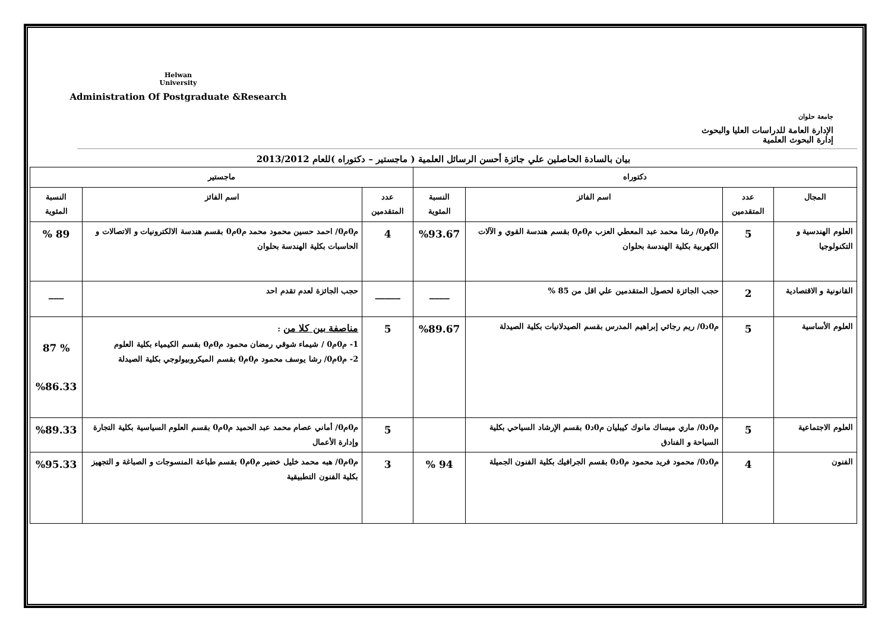Helwan
University
Administration Of Postgraduate &Research
جامعة حلوان
الإدارة العامة للدراسات العليا والبحوث
إدارة البحوث العلمية
بيان بالسادة الحاصلين علي جائزة أحسن الرسائل العلمية ( ماجستير – دكتوراه )للعام 2013/2012
| دكتوراه | | | | ماجستير | | |
| --- | --- | --- | --- | --- | --- | --- |
| المجال | عدد المتقدمين | اسم الفائز | النسبة المئوية | عدد المتقدمين | اسم الفائز | النسبة المئوية |
| العلوم الهندسية و التكنولوجيا | 5 | م0م0/ رشا محمد عبد المعطي العزب م0م0 بقسم هندسة القوي و الآلات الكهربية بكلية الهندسة بحلوان | %93.67 | 4 | م0م0/ احمد حسين محمود محمد م0م0 بقسم هندسة الالكترونيات و الاتصالات و الحاسبات بكلية الهندسة بحلوان | 89 % |
| القانونية و الاقتصادية | 2 | حجب الجائزة لحصول المتقدمين علي اقل من 85 % | ____ | _____ | حجب الجائزة لعدم تقدم احد | ___ |
| العلوم الأساسية | 5 | م0د0/ ريم رجائي إبراهيم المدرس بقسم الصيدلانيات بكلية الصيدلة | %89.67 | 5 | مناصفة بين كلا من : 1- م0م0 / شيماء شوقي رمضان محمود م0م0 بقسم الكيمياء بكلية العلوم 2- م0م0/ رشا يوسف محمود م0م0 بقسم الميكروبيولوجي بكلية الصيدلة | % 87 %86.33 |
| العلوم الاجتماعية | 5 | م0د0/ ماري ميساك مانوك كيبليان م0د0 بقسم الإرشاد السياحي بكلية السياحة و الفنادق | | 5 | م0م0/ أماني عصام محمد عبد الحميد م0م0 بقسم العلوم السياسية بكلية التجارة وإدارة الأعمال | %89.33 |
| الفنون | 4 | م0د0/ محمود فريد محمود م0د0 بقسم الجرافيك بكلية الفنون الجميلة | 94 % | 3 | م0م0/ هبه محمد خليل خضير م0م0 بقسم طباعة المنسوجات و الصباغة و التجهيز بكلية الفنون التطبيقية | %95.33 |